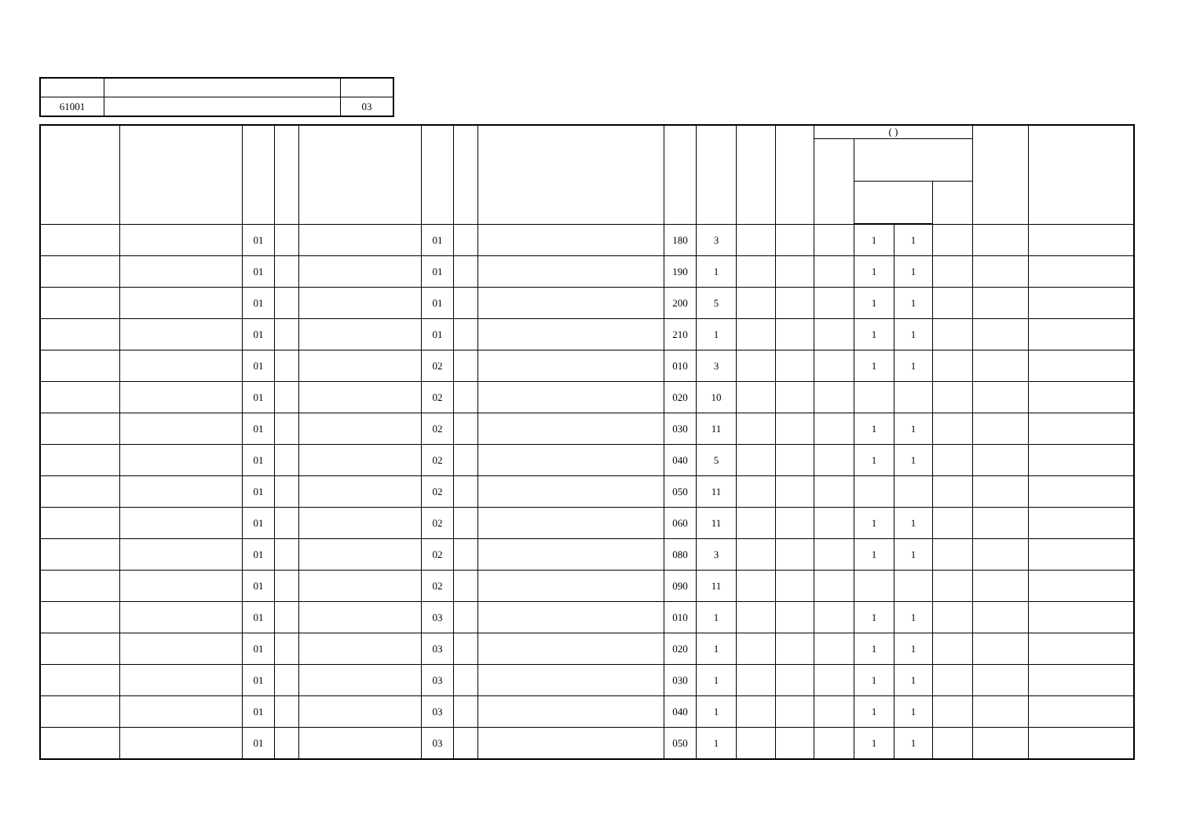| 61001 | | 03 |
| | | | | | | | | | | | | ( ) | | | | | |
| --- | --- | --- | --- | --- | --- | --- | --- | --- | --- | --- | --- | --- | --- | --- | --- | --- | --- |
| | | 01 | | | 01 | | | 180 | 3 | | | | 1 | 1 | | | |
| | | 01 | | | 01 | | | 190 | 1 | | | | 1 | 1 | | | |
| | | 01 | | | 01 | | | 200 | 5 | | | | 1 | 1 | | | |
| | | 01 | | | 01 | | | 210 | 1 | | | | 1 | 1 | | | |
| | | 01 | | | 02 | | | 010 | 3 | | | | 1 | 1 | | | |
| | | 01 | | | 02 | | | 020 | 10 | | | | | | | | |
| | | 01 | | | 02 | | | 030 | 11 | | | | 1 | 1 | | | |
| | | 01 | | | 02 | | | 040 | 5 | | | | 1 | 1 | | | |
| | | 01 | | | 02 | | | 050 | 11 | | | | | | | | |
| | | 01 | | | 02 | | | 060 | 11 | | | | 1 | 1 | | | |
| | | 01 | | | 02 | | | 080 | 3 | | | | 1 | 1 | | | |
| | | 01 | | | 02 | | | 090 | 11 | | | | | | | | |
| | | 01 | | | 03 | | | 010 | 1 | | | | 1 | 1 | | | |
| | | 01 | | | 03 | | | 020 | 1 | | | | 1 | 1 | | | |
| | | 01 | | | 03 | | | 030 | 1 | | | | 1 | 1 | | | |
| | | 01 | | | 03 | | | 040 | 1 | | | | 1 | 1 | | | |
| | | 01 | | | 03 | | | 050 | 1 | | | | 1 | 1 | | | |